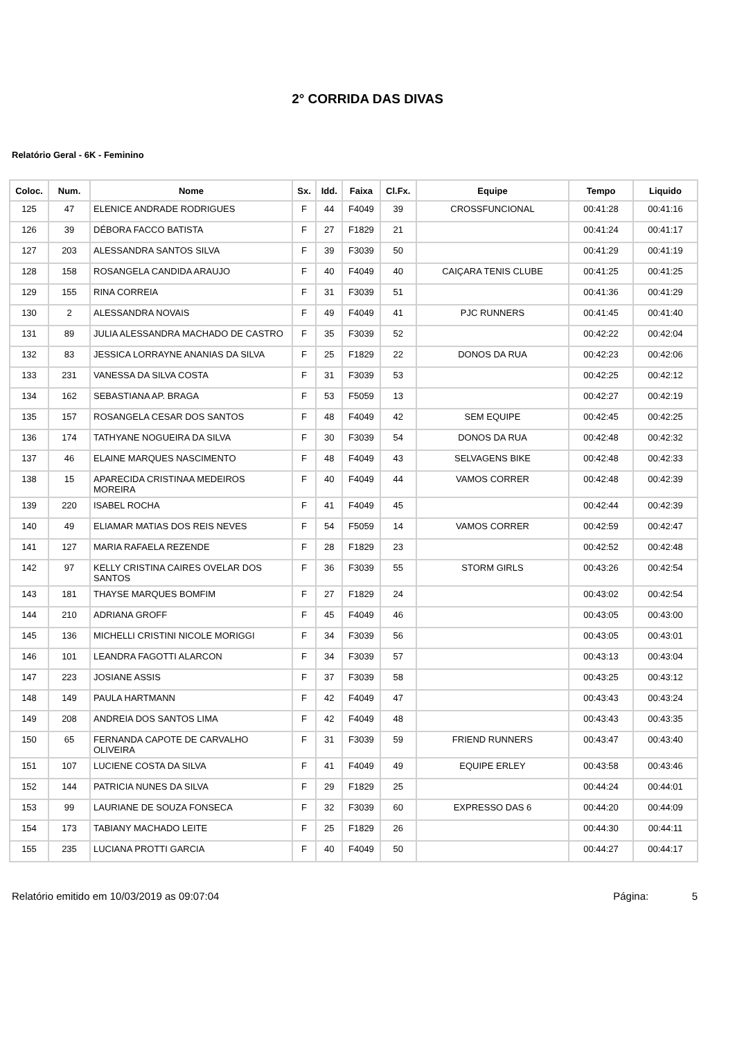2° CORRIDA DAS DIVAS
Relatório Geral - 6K - Feminino
| Coloc. | Num. | Nome | Sx. | Idd. | Faixa | Cl.Fx. | Equipe | Tempo | Liquido |
| --- | --- | --- | --- | --- | --- | --- | --- | --- | --- |
| 125 | 47 | ELENICE ANDRADE RODRIGUES | F | 44 | F4049 | 39 | CROSSFUNCIONAL | 00:41:28 | 00:41:16 |
| 126 | 39 | DÉBORA FACCO BATISTA | F | 27 | F1829 | 21 | | 00:41:24 | 00:41:17 |
| 127 | 203 | ALESSANDRA SANTOS SILVA | F | 39 | F3039 | 50 | | 00:41:29 | 00:41:19 |
| 128 | 158 | ROSANGELA CANDIDA ARAUJO | F | 40 | F4049 | 40 | CAIÇARA TENIS CLUBE | 00:41:25 | 00:41:25 |
| 129 | 155 | RINA CORREIA | F | 31 | F3039 | 51 | | 00:41:36 | 00:41:29 |
| 130 | 2 | ALESSANDRA NOVAIS | F | 49 | F4049 | 41 | PJC RUNNERS | 00:41:45 | 00:41:40 |
| 131 | 89 | JULIA ALESSANDRA MACHADO DE CASTRO | F | 35 | F3039 | 52 | | 00:42:22 | 00:42:04 |
| 132 | 83 | JESSICA LORRAYNE ANANIAS DA SILVA | F | 25 | F1829 | 22 | DONOS DA RUA | 00:42:23 | 00:42:06 |
| 133 | 231 | VANESSA DA SILVA COSTA | F | 31 | F3039 | 53 | | 00:42:25 | 00:42:12 |
| 134 | 162 | SEBASTIANA AP. BRAGA | F | 53 | F5059 | 13 | | 00:42:27 | 00:42:19 |
| 135 | 157 | ROSANGELA CESAR DOS SANTOS | F | 48 | F4049 | 42 | SEM EQUIPE | 00:42:45 | 00:42:25 |
| 136 | 174 | TATHYANE NOGUEIRA DA SILVA | F | 30 | F3039 | 54 | DONOS DA RUA | 00:42:48 | 00:42:32 |
| 137 | 46 | ELAINE MARQUES NASCIMENTO | F | 48 | F4049 | 43 | SELVAGENS BIKE | 00:42:48 | 00:42:33 |
| 138 | 15 | APARECIDA CRISTINAA MEDEIROS MOREIRA | F | 40 | F4049 | 44 | VAMOS CORRER | 00:42:48 | 00:42:39 |
| 139 | 220 | ISABEL ROCHA | F | 41 | F4049 | 45 | | 00:42:44 | 00:42:39 |
| 140 | 49 | ELIAMAR MATIAS DOS REIS NEVES | F | 54 | F5059 | 14 | VAMOS CORRER | 00:42:59 | 00:42:47 |
| 141 | 127 | MARIA RAFAELA REZENDE | F | 28 | F1829 | 23 | | 00:42:52 | 00:42:48 |
| 142 | 97 | KELLY CRISTINA CAIRES OVELAR DOS SANTOS | F | 36 | F3039 | 55 | STORM GIRLS | 00:43:26 | 00:42:54 |
| 143 | 181 | THAYSE MARQUES BOMFIM | F | 27 | F1829 | 24 | | 00:43:02 | 00:42:54 |
| 144 | 210 | ADRIANA GROFF | F | 45 | F4049 | 46 | | 00:43:05 | 00:43:00 |
| 145 | 136 | MICHELLI CRISTINI NICOLE MORIGGI | F | 34 | F3039 | 56 | | 00:43:05 | 00:43:01 |
| 146 | 101 | LEANDRA FAGOTTI ALARCON | F | 34 | F3039 | 57 | | 00:43:13 | 00:43:04 |
| 147 | 223 | JOSIANE ASSIS | F | 37 | F3039 | 58 | | 00:43:25 | 00:43:12 |
| 148 | 149 | PAULA HARTMANN | F | 42 | F4049 | 47 | | 00:43:43 | 00:43:24 |
| 149 | 208 | ANDREIA DOS SANTOS LIMA | F | 42 | F4049 | 48 | | 00:43:43 | 00:43:35 |
| 150 | 65 | FERNANDA CAPOTE DE CARVALHO OLIVEIRA | F | 31 | F3039 | 59 | FRIEND RUNNERS | 00:43:47 | 00:43:40 |
| 151 | 107 | LUCIENE COSTA DA SILVA | F | 41 | F4049 | 49 | EQUIPE ERLEY | 00:43:58 | 00:43:46 |
| 152 | 144 | PATRICIA NUNES DA SILVA | F | 29 | F1829 | 25 | | 00:44:24 | 00:44:01 |
| 153 | 99 | LAURIANE DE SOUZA FONSECA | F | 32 | F3039 | 60 | EXPRESSO DAS 6 | 00:44:20 | 00:44:09 |
| 154 | 173 | TABIANY MACHADO LEITE | F | 25 | F1829 | 26 | | 00:44:30 | 00:44:11 |
| 155 | 235 | LUCIANA PROTTI GARCIA | F | 40 | F4049 | 50 | | 00:44:27 | 00:44:17 |
Relatório emitido em 10/03/2019 as 09:07:04 Página: 5